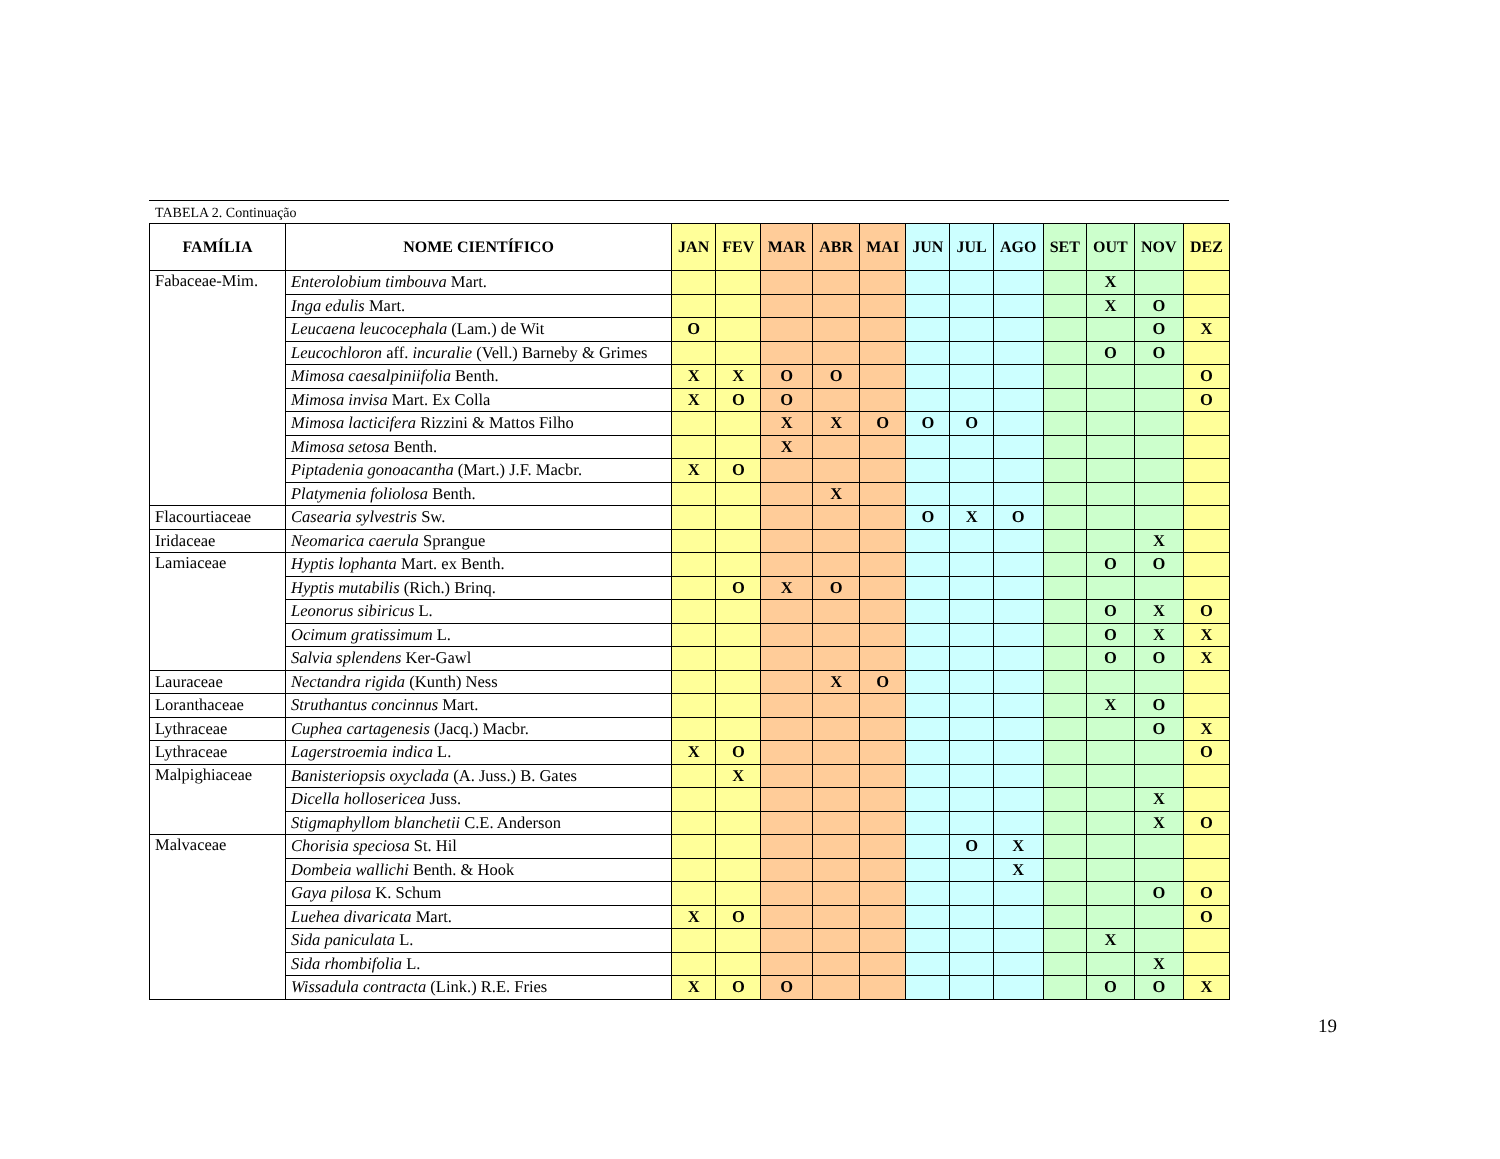TABELA 2. Continuação
| FAMÍLIA | NOME CIENTÍFICO | JAN | FEV | MAR | ABR | MAI | JUN | JUL | AGO | SET | OUT | NOV | DEZ |
| --- | --- | --- | --- | --- | --- | --- | --- | --- | --- | --- | --- | --- | --- |
| Fabaceae-Mim. | Enterolobium timbouva Mart. | | | | | | | | | | X | | |
| | Inga edulis Mart. | | | | | | | | | | X | O | |
| | Leucaena leucocephala (Lam.) de Wit | O | | | | | | | | | | O | X |
| | Leucochloron aff. incuralie (Vell.) Barneby & Grimes | | | | | | | | | | O | O | |
| | Mimosa caesalpiniifolia Benth. | X | X | O | O | | | | | | | | O |
| | Mimosa invisa Mart. Ex Colla | X | O | O | | | | | | | | | O |
| | Mimosa lacticifera Rizzini & Mattos Filho | | | X | X | O | O | O | | | | | |
| | Mimosa setosa Benth. | | | X | | | | | | | | | |
| | Piptadenia gonoacantha (Mart.) J.F. Macbr. | X | O | | | | | | | | | | |
| | Platymenia foliolosa Benth. | | | | X | | | | | | | | |
| Flacourtiaceae | Casearia sylvestris Sw. | | | | | | O | X | O | | | | |
| Iridaceae | Neomarica caerula Sprangue | | | | | | | | | | | X | |
| Lamiaceae | Hyptis lophanta Mart. ex Benth. | | | | | | | | | | O | O | |
| | Hyptis mutabilis (Rich.) Brinq. | | O | X | O | | | | | | | | |
| | Leonorus sibiricus L. | | | | | | | | | | O | X | O |
| | Ocimum gratissimum L. | | | | | | | | | | O | X | X |
| | Salvia splendens Ker-Gawl | | | | | | | | | | O | O | X |
| Lauraceae | Nectandra rigida (Kunth) Ness | | | | X | O | | | | | | | |
| Loranthaceae | Struthantus concinnus Mart. | | | | | | | | | | X | O | |
| Lythraceae | Cuphea cartagenesis (Jacq.) Macbr. | | | | | | | | | | | O | X |
| Lythraceae | Lagerstroemia indica L. | X | O | | | | | | | | | | O |
| Malpighiaceae | Banisteriopsis oxyclada (A. Juss.) B. Gates | | X | | | | | | | | | | |
| | Dicella hollosericea Juss. | | | | | | | | | | | X | |
| | Stigmaphyllom blanchetii C.E. Anderson | | | | | | | | | | | X | O |
| Malvaceae | Chorisia speciosa St. Hil | | | | | | | O | X | | | | |
| | Dombeia wallichi Benth. & Hook | | | | | | | | X | | | | |
| | Gaya pilosa K. Schum | | | | | | | | | | | O | O |
| | Luehea divaricata Mart. | X | O | | | | | | | | | | O |
| | Sida paniculata L. | | | | | | | | | | X | | |
| | Sida rhombifolia L. | | | | | | | | | | | X | |
| | Wissadula contracta (Link.) R.E. Fries | X | O | O | | | | | | | O | O | X |
19